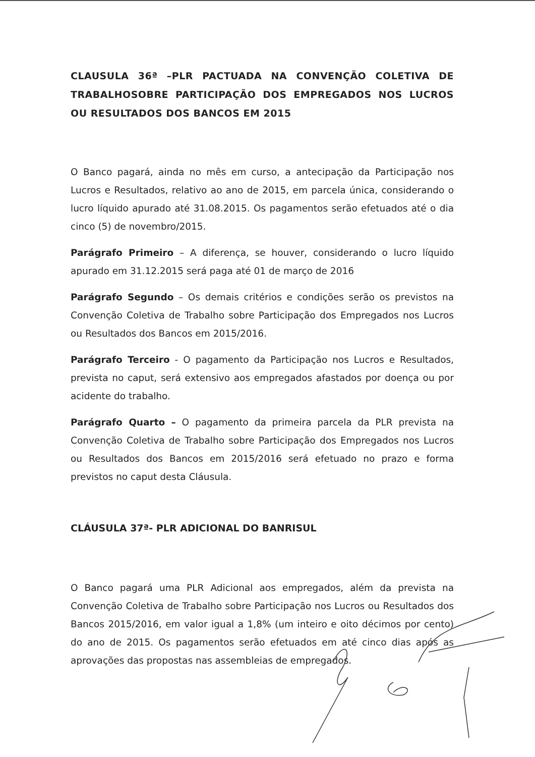CLAUSULA 36ª –PLR PACTUADA NA CONVENÇÃO COLETIVA DE TRABALHOSOBRE PARTICIPAÇÃO DOS EMPREGADOS NOS LUCROS OU RESULTADOS DOS BANCOS EM 2015
O Banco pagará, ainda no mês em curso, a antecipação da Participação nos Lucros e Resultados, relativo ao ano de 2015, em parcela única, considerando o lucro líquido apurado até 31.08.2015. Os pagamentos serão efetuados até o dia cinco (5) de novembro/2015.
Parágrafo Primeiro – A diferença, se houver, considerando o lucro líquido apurado em 31.12.2015 será paga até 01 de março de 2016
Parágrafo Segundo – Os demais critérios e condições serão os previstos na Convenção Coletiva de Trabalho sobre Participação dos Empregados nos Lucros ou Resultados dos Bancos em 2015/2016.
Parágrafo Terceiro - O pagamento da Participação nos Lucros e Resultados, prevista no caput, será extensivo aos empregados afastados por doença ou por acidente do trabalho.
Parágrafo Quarto – O pagamento da primeira parcela da PLR prevista na Convenção Coletiva de Trabalho sobre Participação dos Empregados nos Lucros ou Resultados dos Bancos em 2015/2016 será efetuado no prazo e forma previstos no caput desta Cláusula.
CLÁUSULA 37ª- PLR ADICIONAL DO BANRISUL
O Banco pagará uma PLR Adicional aos empregados, além da prevista na Convenção Coletiva de Trabalho sobre Participação nos Lucros ou Resultados dos Bancos 2015/2016, em valor igual a 1,8% (um inteiro e oito décimos por cento) do ano de 2015. Os pagamentos serão efetuados em até cinco dias após as aprovações das propostas nas assembleias de empregados.